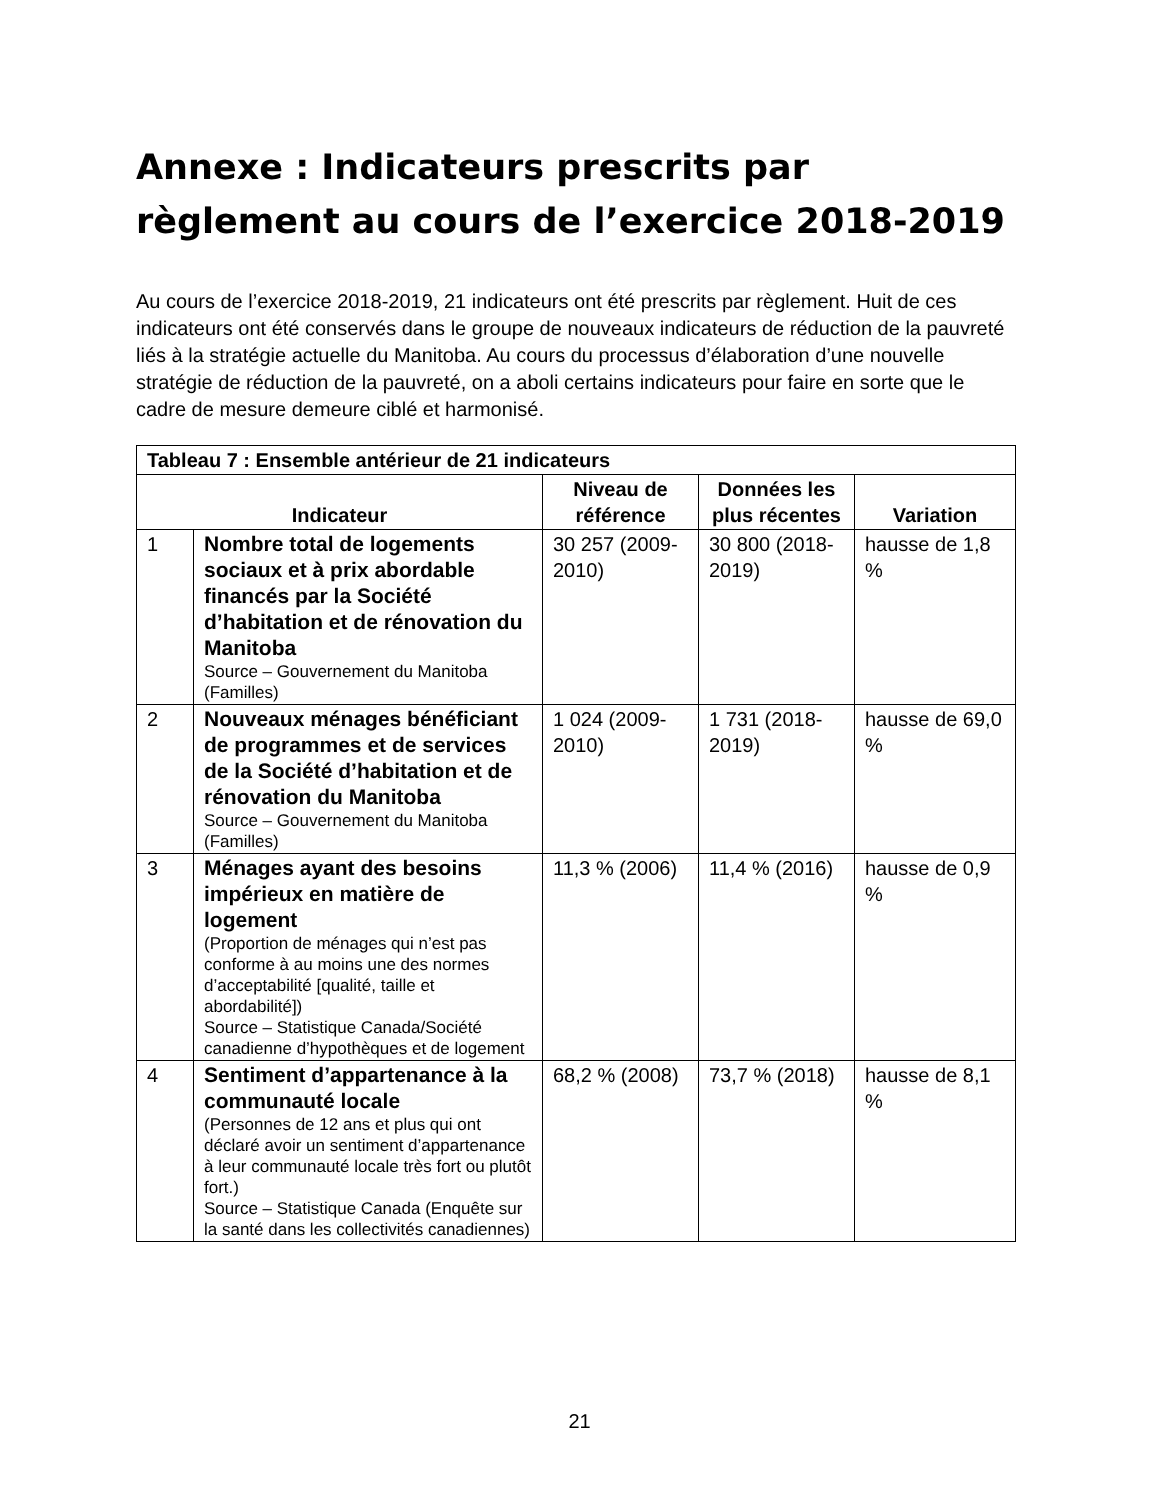Annexe : Indicateurs prescrits par règlement au cours de l’exercice 2018-2019
Au cours de l’exercice 2018-2019, 21 indicateurs ont été prescrits par règlement. Huit de ces indicateurs ont été conservés dans le groupe de nouveaux indicateurs de réduction de la pauvreté liés à la stratégie actuelle du Manitoba. Au cours du processus d’élaboration d’une nouvelle stratégie de réduction de la pauvreté, on a aboli certains indicateurs pour faire en sorte que le cadre de mesure demeure ciblé et harmonisé.
| Tableau 7 : Ensemble antérieur de 21 indicateurs | | | | |
| --- | --- | --- | --- | --- |
| Indicateur | | Niveau de référence | Données les plus récentes | Variation |
| 1 | Nombre total de logements sociaux et à prix abordable financés par la Société d’habitation et de rénovation du Manitoba Source – Gouvernement du Manitoba (Familles) | 30 257 (2009-2010) | 30 800 (2018-2019) | hausse de 1,8 % |
| 2 | Nouveaux ménages bénéficiant de programmes et de services de la Société d’habitation et de rénovation du Manitoba Source – Gouvernement du Manitoba (Familles) | 1 024 (2009-2010) | 1 731 (2018-2019) | hausse de 69,0 % |
| 3 | Ménages ayant des besoins impérieux en matière de logement (Proportion de ménages qui n’est pas conforme à au moins une des normes d’acceptabilité [qualité, taille et abordabilité]) Source – Statistique Canada/Société canadienne d’hypothèques et de logement | 11,3 % (2006) | 11,4 % (2016) | hausse de 0,9 % |
| 4 | Sentiment d’appartenance à la communauté locale (Personnes de 12 ans et plus qui ont déclaré avoir un sentiment d’appartenance à leur communauté locale très fort ou plutôt fort.) Source – Statistique Canada (Enquête sur la santé dans les collectivités canadiennes) | 68,2 % (2008) | 73,7 % (2018) | hausse de 8,1 % |
21